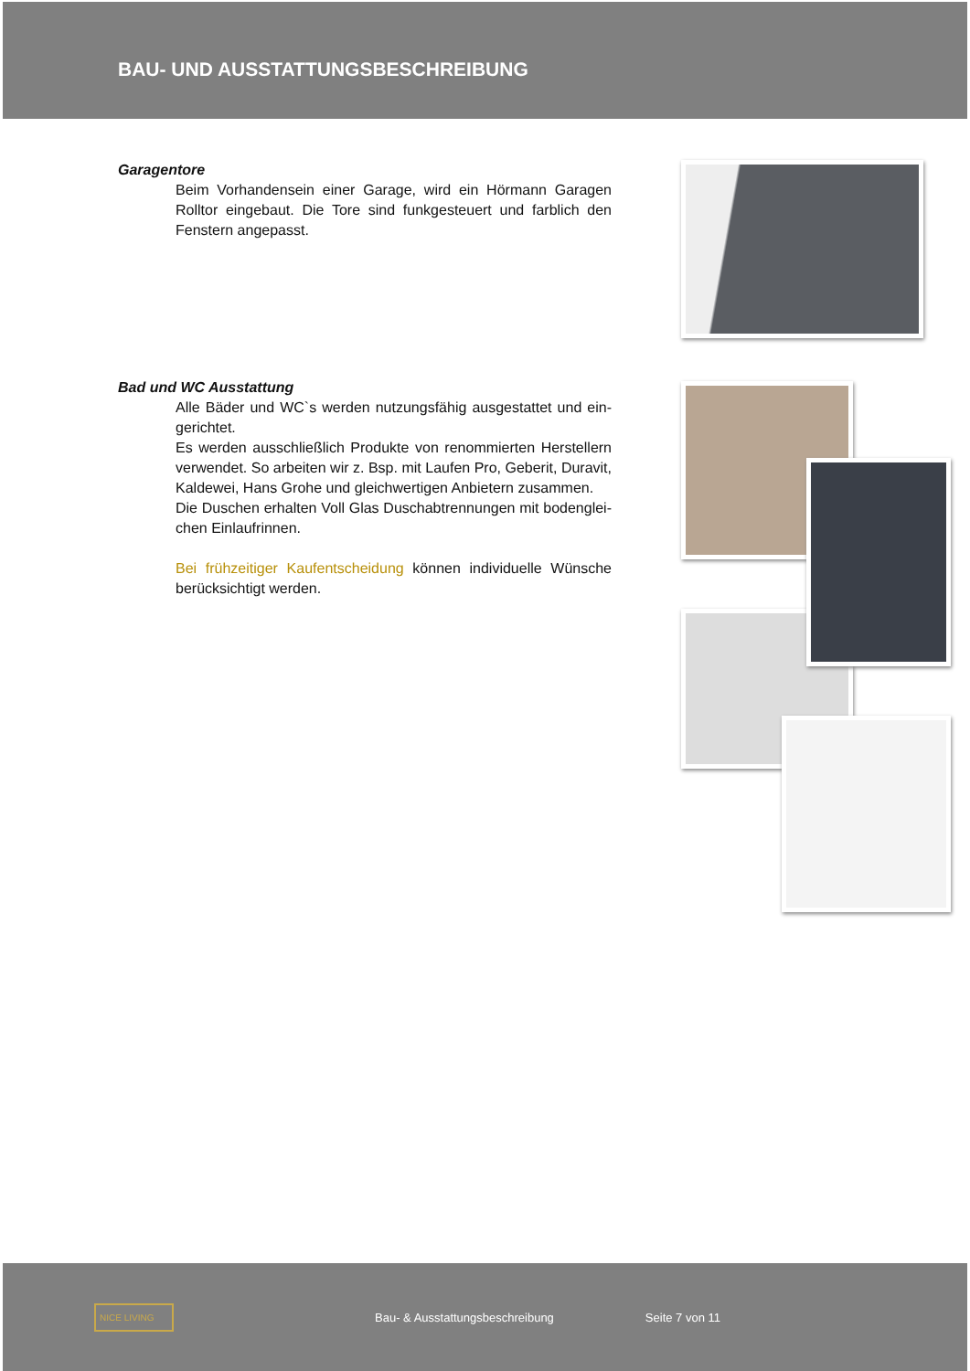BAU- UND AUSSTATTUNGSBESCHREIBUNG
Garagentore
Beim Vorhandensein einer Garage, wird ein Hörmann Garagen Rolltor eingebaut. Die Tore sind funkgesteuert und farblich den Fenstern angepasst.
Bad und WC Ausstattung
Alle Bäder und WC`s werden nutzungsfähig ausgestattet und ein-gerichtet.
Es werden ausschließlich Produkte von renommierten Herstellern verwendet. So arbeiten wir z. Bsp. mit Laufen Pro, Geberit, Duravit, Kaldewei, Hans Grohe und gleichwertigen Anbietern zusammen.
Die Duschen erhalten Voll Glas Duschabtrennungen mit bodenglei-chen Einlaufrinnen.
Bei frühzeitiger Kaufentscheidung können individuelle Wünsche berücksichtigt werden.
NICE LIVING
Bau- & Ausstattungsbeschreibung
Seite 7 von 11